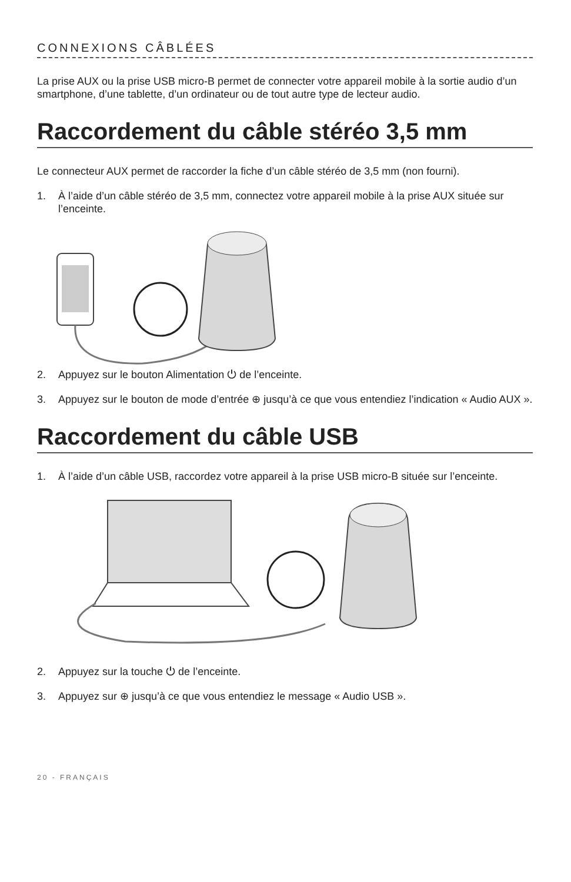CONNEXIONS CÂBLÉES
La prise AUX ou la prise USB micro-B permet de connecter votre appareil mobile à la sortie audio d’un smartphone, d’une tablette, d’un ordinateur ou de tout autre type de lecteur audio.
Raccordement du câble stéréo 3,5 mm
Le connecteur AUX permet de raccorder la fiche d’un câble stéréo de 3,5 mm (non fourni).
1. À l’aide d’un câble stéréo de 3,5 mm, connectez votre appareil mobile à la prise AUX située sur l’enceinte.
2. Appuyez sur le bouton Alimentation ⏻ de l’enceinte.
3. Appuyez sur le bouton de mode d’entrée ⊕ jusqu’à ce que vous entendiez l’indication « Audio AUX ».
Raccordement du câble USB
1. À l’aide d’un câble USB, raccordez votre appareil à la prise USB micro-B située sur l’enceinte.
2. Appuyez sur la touche ⏻ de l’enceinte.
3. Appuyez sur ⊕ jusqu’à ce que vous entendiez le message « Audio USB ».
20 - FRANÇAIS